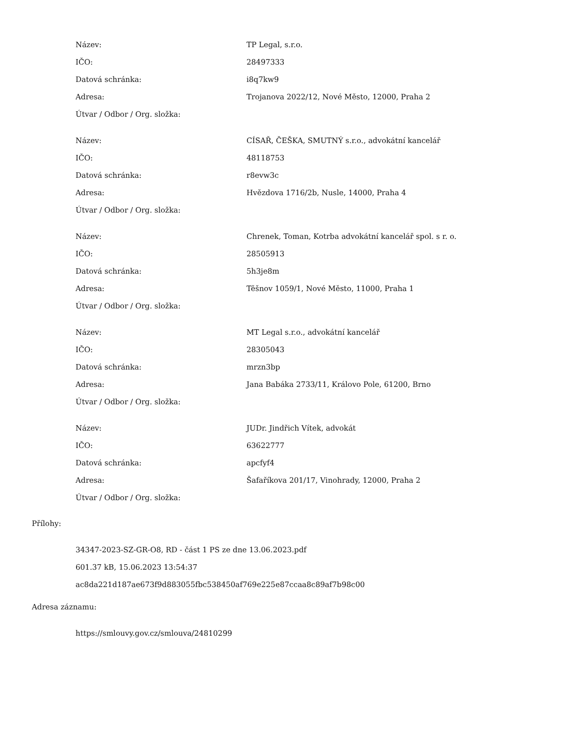| Název: | TP Legal, s.r.o. |
| IČO: | 28497333 |
| Datová schránka: | i8q7kw9 |
| Adresa: | Trojanova 2022/12, Nové Město, 12000, Praha 2 |
| Útvar / Odbor / Org. složka: | |
| Název: | CÍSAŘ, ČEŠKA, SMUTNÝ s.r.o., advokátní kancelář |
| IČO: | 48118753 |
| Datová schránka: | r8evw3c |
| Adresa: | Hvězdova 1716/2b, Nusle, 14000, Praha 4 |
| Útvar / Odbor / Org. složka: | |
| Název: | Chrenek, Toman, Kotrba advokátní kancelář spol. s r. o. |
| IČO: | 28505913 |
| Datová schránka: | 5h3je8m |
| Adresa: | Těšnov 1059/1, Nové Město, 11000, Praha 1 |
| Útvar / Odbor / Org. složka: | |
| Název: | MT Legal s.r.o., advokátní kancelář |
| IČO: | 28305043 |
| Datová schránka: | mrzn3bp |
| Adresa: | Jana Babáka 2733/11, Královo Pole, 61200, Brno |
| Útvar / Odbor / Org. složka: | |
| Název: | JUDr. Jindřich Vítek, advokát |
| IČO: | 63622777 |
| Datová schránka: | apcfyf4 |
| Adresa: | Šafaříkova 201/17, Vinohrady, 12000, Praha 2 |
| Útvar / Odbor / Org. složka: | |
Přílohy:
34347-2023-SZ-GR-O8, RD - část 1 PS ze dne 13.06.2023.pdf
601.37 kB, 15.06.2023 13:54:37
ac8da221d187ae673f9d883055fbc538450af769e225e87ccaa8c89af7b98c00
Adresa záznamu:
https://smlouvy.gov.cz/smlouva/24810299